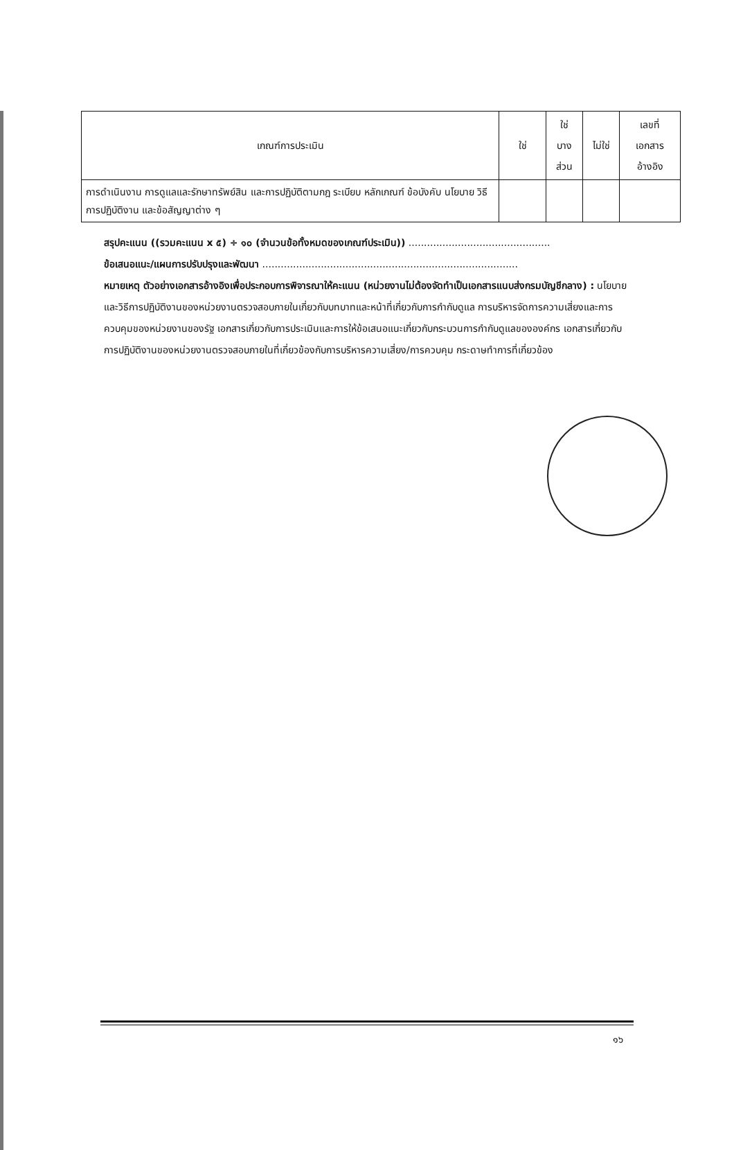| เกณฑ์การประเมิน | ใช่ | ใช่ บาง ส่วน | ไม่ใช่ | เลขที่ เอกสาร อ้างอิง |
| --- | --- | --- | --- | --- |
| การดำเนินงาน การดูแลและรักษาทรัพย์สิน และการปฏิบัติตามกฎ ระเบียบ หลักเกณฑ์ ข้อบังคับ นโยบาย วิธีการปฏิบัติงาน และข้อสัญญาต่าง ๆ | | | | |
สรุปคะแนน ((รวมคะแนน x ๕) ÷ ๑๐ (จำนวนข้อทั้งหมดของเกณฑ์ประเมิน)) ..............................................
ข้อเสนอแนะ/แผนการปรับปรุงและพัฒนา ...................................................................................
หมายเหตุ ตัวอย่างเอกสารอ้างอิงเพื่อประกอบการพิจารณาให้คะแนน (หน่วยงานไม่ต้องจัดทำเป็นเอกสารแนบส่งกรมบัญชีกลาง) : นโยบายและวิธีการปฏิบัติงานของหน่วยงานตรวจสอบภายในเกี่ยวกับบทบาทและหน้าที่เกี่ยวกับการกำกับดูแล การบริหารจัดการความเสี่ยงและการควบคุมของหน่วยงานของรัฐ เอกสารเกี่ยวกับการประเมินและการให้ข้อเสนอแนะเกี่ยวกับกระบวนการกำกับดูแลขององค์กร เอกสารเกี่ยวกับการปฏิบัติงานของหน่วยงานตรวจสอบภายในที่เกี่ยวข้องกับการบริหารความเสี่ยง/การควบคุม กระดาษทำการที่เกี่ยวข้อง
๑๖